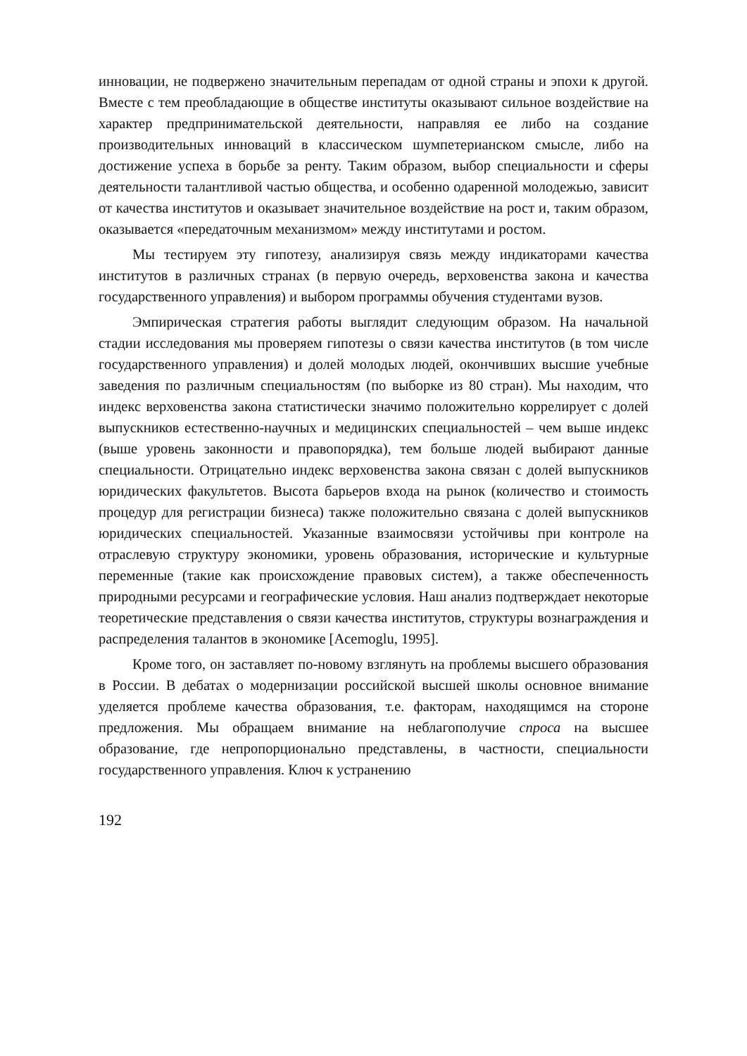инновации, не подвержено значительным перепадам от одной страны и эпохи к другой. Вместе с тем преобладающие в обществе институты оказывают сильное воздействие на характер предпринимательской деятельности, направляя ее либо на создание производительных инноваций в классическом шумпетерианском смысле, либо на достижение успеха в борьбе за ренту. Таким образом, выбор специальности и сферы деятельности талантливой частью общества, и особенно одаренной молодежью, зависит от качества институтов и оказывает значительное воздействие на рост и, таким образом, оказывается «передаточным механизмом» между институтами и ростом.
Мы тестируем эту гипотезу, анализируя связь между индикаторами качества институтов в различных странах (в первую очередь, верховенства закона и качества государственного управления) и выбором программы обучения студентами вузов.
Эмпирическая стратегия работы выглядит следующим образом. На начальной стадии исследования мы проверяем гипотезы о связи качества институтов (в том числе государственного управления) и долей молодых людей, окончивших высшие учебные заведения по различным специальностям (по выборке из 80 стран). Мы находим, что индекс верховенства закона статистически значимо положительно коррелирует с долей выпускников естественно-научных и медицинских специальностей – чем выше индекс (выше уровень законности и правопорядка), тем больше людей выбирают данные специальности. Отрицательно индекс верховенства закона связан с долей выпускников юридических факультетов. Высота барьеров входа на рынок (количество и стоимость процедур для регистрации бизнеса) также положительно связана с долей выпускников юридических специальностей. Указанные взаимосвязи устойчивы при контроле на отраслевую структуру экономики, уровень образования, исторические и культурные переменные (такие как происхождение правовых систем), а также обеспеченность природными ресурсами и географические условия. Наш анализ подтверждает некоторые теоретические представления о связи качества институтов, структуры вознаграждения и распределения талантов в экономике [Acemoglu, 1995].
Кроме того, он заставляет по-новому взглянуть на проблемы высшего образования в России. В дебатах о модернизации российской высшей школы основное внимание уделяется проблеме качества образования, т.е. факторам, находящимся на стороне предложения. Мы обращаем внимание на неблагополучие спроса на высшее образование, где непропорционально представлены, в частности, специальности государственного управления. Ключ к устранению
192